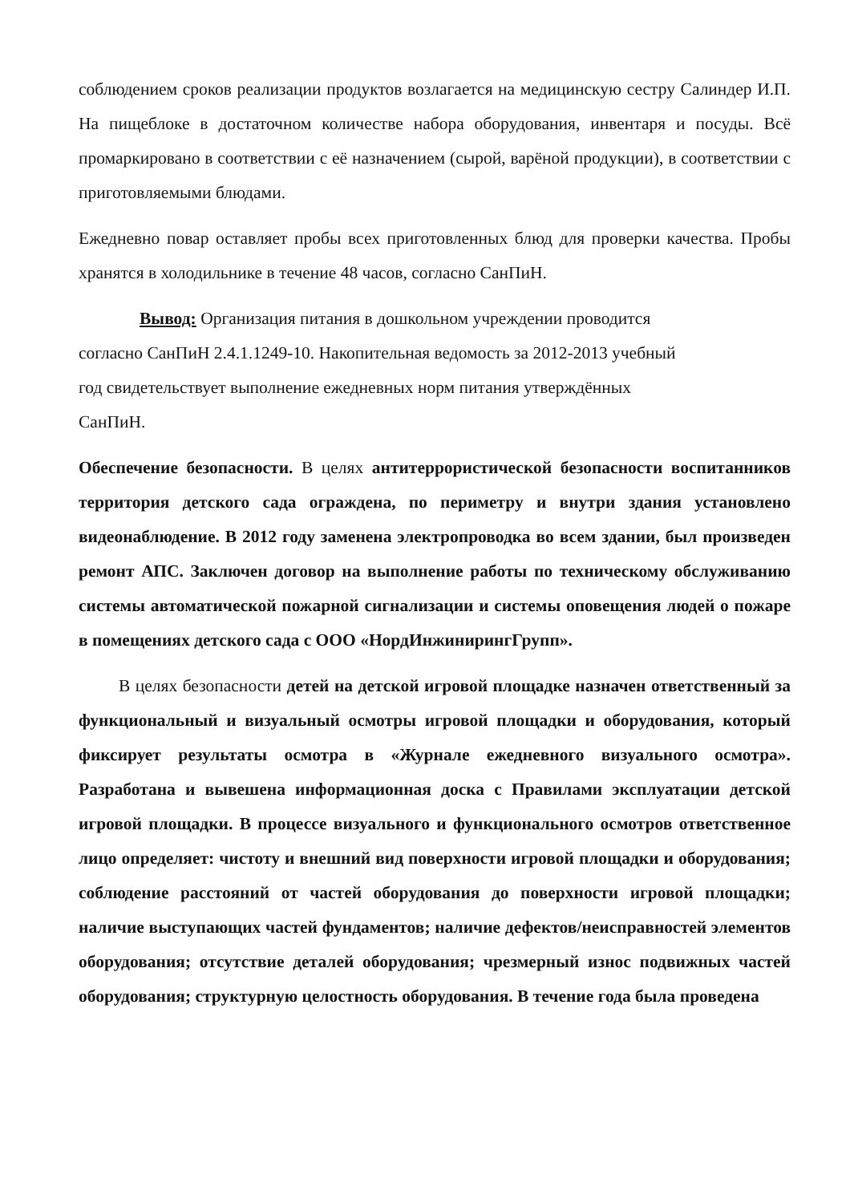соблюдением сроков реализации продуктов возлагается на медицинскую сестру Салиндер И.П. На пищеблоке в достаточном количестве набора оборудования, инвентаря и посуды. Всё промаркировано в соответствии с её назначением (сырой, варёной продукции), в соответствии с приготовляемыми блюдами.
Ежедневно повар оставляет пробы всех приготовленных блюд для проверки качества. Пробы хранятся в холодильнике в течение 48 часов, согласно СанПиН.
Вывод: Организация питания в дошкольном учреждении проводится
согласно СанПиН 2.4.1.1249-10. Накопительная ведомость за 2012-2013 учебный
год свидетельствует выполнение ежедневных норм питания утверждённых
СанПиН.
Обеспечение безопасности. В целях антитеррористической безопасности воспитанников территория детского сада ограждена, по периметру и внутри здания установлено видеонаблюдение. В 2012 году заменена электропроводка во всем здании, был произведен ремонт АПС. Заключен договор на выполнение работы по техническому обслуживанию системы автоматической пожарной сигнализации и системы оповещения людей о пожаре в помещениях детского сада с ООО «НордИнжинирингГрупп».
В целях безопасности детей на детской игровой площадке назначен ответственный за функциональный и визуальный осмотры игровой площадки и оборудования, который фиксирует результаты осмотра в «Журнале ежедневного визуального осмотра». Разработана и вывешена информационная доска с Правилами эксплуатации детской игровой площадки. В процессе визуального и функционального осмотров ответственное лицо определяет: чистоту и внешний вид поверхности игровой площадки и оборудования; соблюдение расстояний от частей оборудования до поверхности игровой площадки; наличие выступающих частей фундаментов; наличие дефектов/неисправностей элементов оборудования; отсутствие деталей оборудования; чрезмерный износ подвижных частей оборудования; структурную целостность оборудования. В течение года была проведена